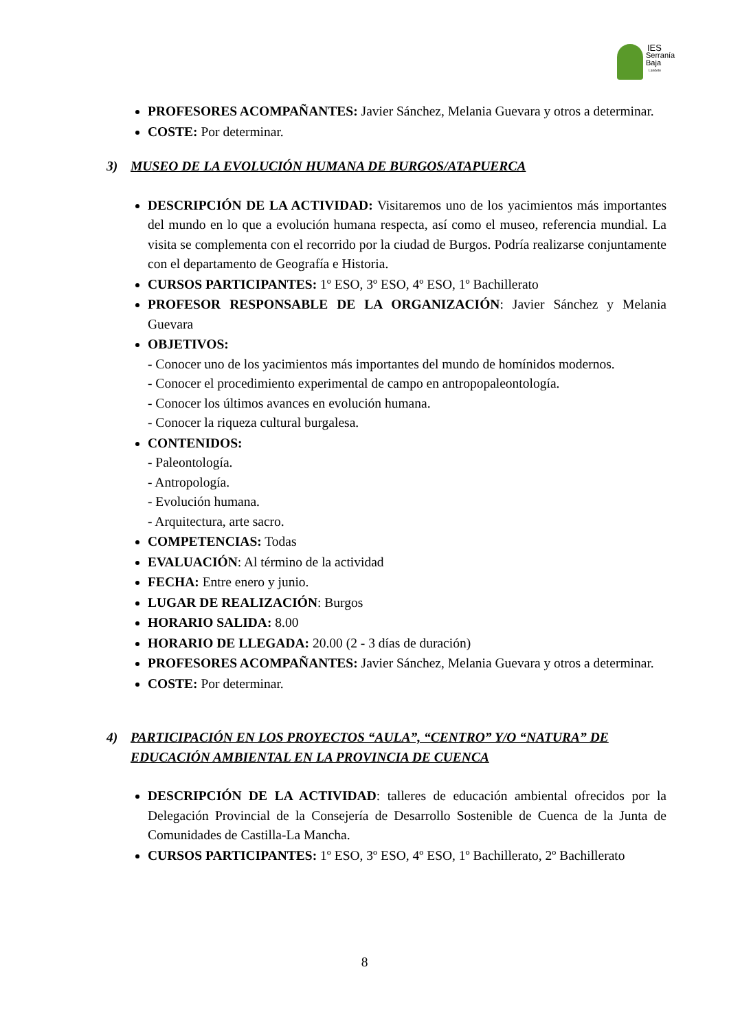IES
Serranía Baja
Landete
PROFESORES ACOMPAÑANTES: Javier Sánchez, Melania Guevara y otros a determinar.
COSTE: Por determinar.
3) MUSEO DE LA EVOLUCIÓN HUMANA DE BURGOS/ATAPUERCA
DESCRIPCIÓN DE LA ACTIVIDAD: Visitaremos uno de los yacimientos más importantes del mundo en lo que a evolución humana respecta, así como el museo, referencia mundial. La visita se complementa con el recorrido por la ciudad de Burgos. Podría realizarse conjuntamente con el departamento de Geografía e Historia.
CURSOS PARTICIPANTES: 1º ESO, 3º ESO, 4º ESO, 1º Bachillerato
PROFESOR RESPONSABLE DE LA ORGANIZACIÓN: Javier Sánchez y Melania Guevara
OBJETIVOS:
- Conocer uno de los yacimientos más importantes del mundo de homínidos modernos.
- Conocer el procedimiento experimental de campo en antropopaleontología.
- Conocer los últimos avances en evolución humana.
- Conocer la riqueza cultural burgalesa.
CONTENIDOS:
- Paleontología.
- Antropología.
- Evolución humana.
- Arquitectura, arte sacro.
COMPETENCIAS: Todas
EVALUACIÓN: Al término de la actividad
FECHA: Entre enero y junio.
LUGAR DE REALIZACIÓN: Burgos
HORARIO SALIDA: 8.00
HORARIO DE LLEGADA: 20.00 (2 - 3 días de duración)
PROFESORES ACOMPAÑANTES: Javier Sánchez, Melania Guevara y otros a determinar.
COSTE: Por determinar.
4) PARTICIPACIÓN EN LOS PROYECTOS “AULA”, “CENTRO” Y/O “NATURA” DE EDUCACIÓN AMBIENTAL EN LA PROVINCIA DE CUENCA
DESCRIPCIÓN DE LA ACTIVIDAD: talleres de educación ambiental ofrecidos por la Delegación Provincial de la Consejería de Desarrollo Sostenible de Cuenca de la Junta de Comunidades de Castilla-La Mancha.
CURSOS PARTICIPANTES: 1º ESO, 3º ESO, 4º ESO, 1º Bachillerato, 2º Bachillerato
8